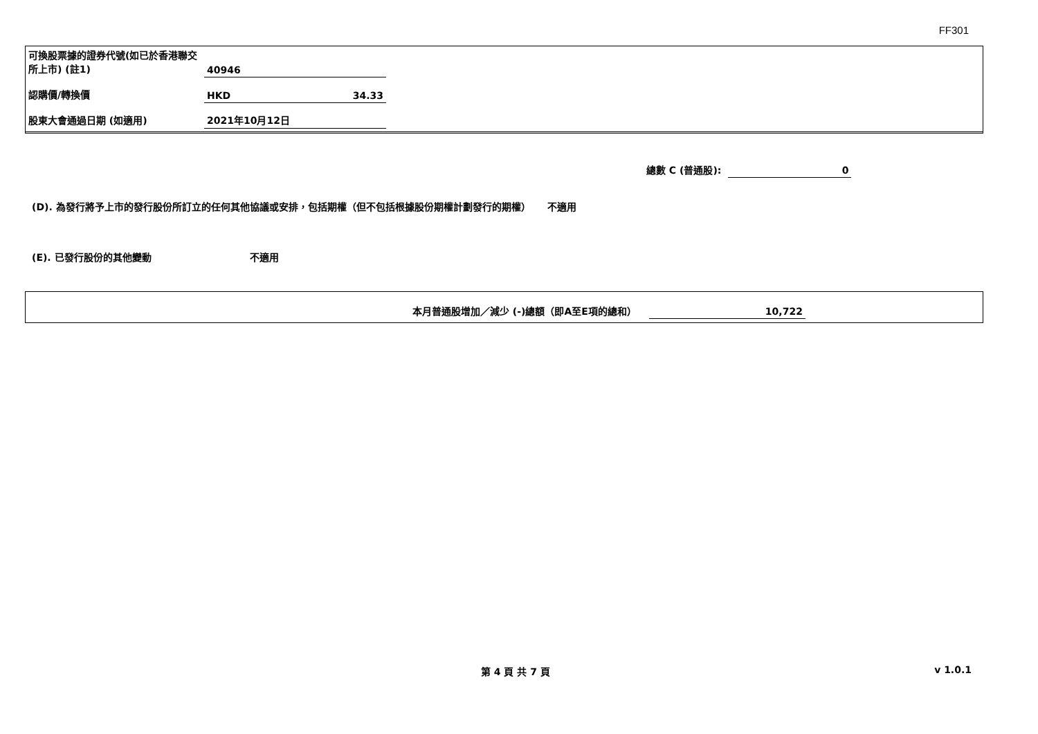FF301
| 可換股票據的證券代號(如已於香港聯交所上市) (註1) | 40946 | |
| 認購價/轉換價 | HKD | 34.33 |
| 股東大會通過日期 (如適用) | 2021年10月12日 | |
| 總數 C (普通股): | 0 |
(D). 為發行將予上市的發行股份所訂立的任何其他協議或安排，包括期權（但不包括根據股份期權計劃發行的期權） 不適用
(E). 已發行股份的其他變動 不適用
| 本月普通股增加／減少 (-)總額（即A至E項的總和） | 10,722 |
第 4 頁 共 7 頁 v 1.0.1